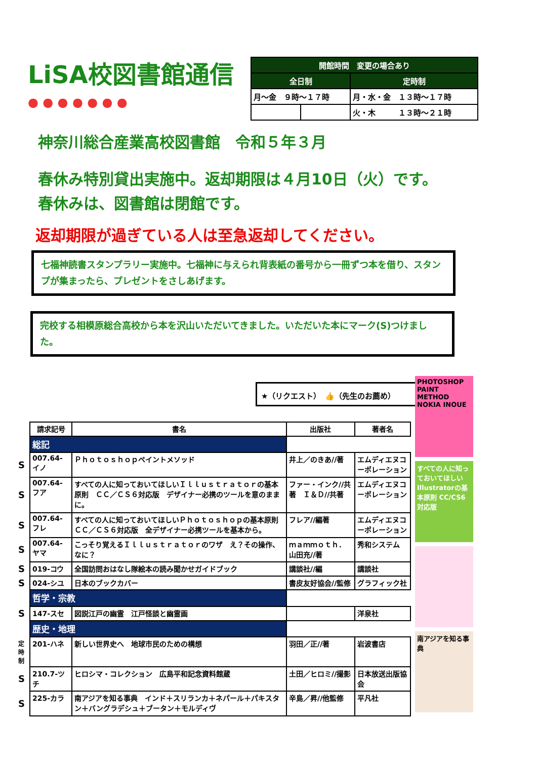LiSA校図書館通信
● ● ● ● ● ● ●
| 開館時間 変更の場合あり | | |
| --- | --- | --- |
| 全日制 | | 定時制 |
| 月～金 ９時～１７時 | | 月・水・金 １３時～１７時 |
| | | 火・木 １３時～２１時 |
神奈川総合産業高校図書館　令和５年３月
春休み特別貸出実施中。返却期限は４月10日（火）です。
春休みは、図書館は閉館です。
返却期限が過ぎている人は至急返却してください。
七福神読書スタンプラリー実施中。七福神に与えられ背表紙の番号から一冊ずつ本を借り、スタンプが集まったら、プレゼントをさしあげます。
完校する相模原総合高校から本を沢山いただいてきました。いただいた本にマーク(S)つけました。
★（リクエスト）　👍（先生のお薦め）
| | 請求記号 | 書名 | 出版社 | 著者名 |
| | 総記 | | | |
| S | 007.64-イノ | Ｐｈｏｔｏｓｈｏｐペイントメソッド | 井上／のきあ//著 | エムディエヌコーポレーション |
| S | 007.64-フア | すべての人に知っておいてほしいＩｌｌｕｓｔｒａｔｏｒの基本原則 ＣＣ／ＣＳ６対応版 デザイナー必携のツールを意のままに。 | ファー・インク//共著 Ｉ＆Ｄ//共著 | エムディエヌコーポレーション |
| S | 007.64-フレ | すべての人に知っておいてほしいＰｈｏｔｏｓｈｏｐの基本原則 ＣＣ／ＣＳ６対応版 全デザイナー必携ツールを基本から。 | フレア//編著 | エムディエヌコーポレーション |
| S | 007.64-ヤマ | こっそり覚えるＩｌｌｕｓｔｒａｔｏｒのワザ え？その操作、なに？ | ｍａｍｍｏｔｈ．山田充//著 | 秀和システム |
| S | 019-コウ | 全国訪問おはなし隊絵本の読み聞かせガイドブック | 講談社//編 | 講談社 |
| S | 024-シユ | 日本のブックカバー | 書皮友好協会//監修 | グラフィック社 |
| | 哲学・宗教 | | | |
| S | 147-スセ | 図説江戸の幽霊 江戸怪談と幽霊画 | | 洋泉社 |
| | 歴史・地理 | | | |
| 定時制 | 201-ハネ | 新しい世界史へ 地球市民のための構想 | 羽田／正//著 | 岩波書店 |
| S | 210.7-ツチ | ヒロシマ・コレクション 広島平和記念資料館蔵 | 土田／ヒロミ//撮影 | 日本放送出版協会 |
| S | 225-カラ | 南アジアを知る事典 インド＋スリランカ＋ネパール＋パキスタン＋バングラデシュ＋ブータン＋モルディヴ | 辛島／昇//他監修 | 平凡社 |
PHOTOSHOP PAINT METHOD NOKIA INOUE
すべての人に知っておいてほしいIllustratorの基本原則 CC/CS6対応版
南アジアを知る事典